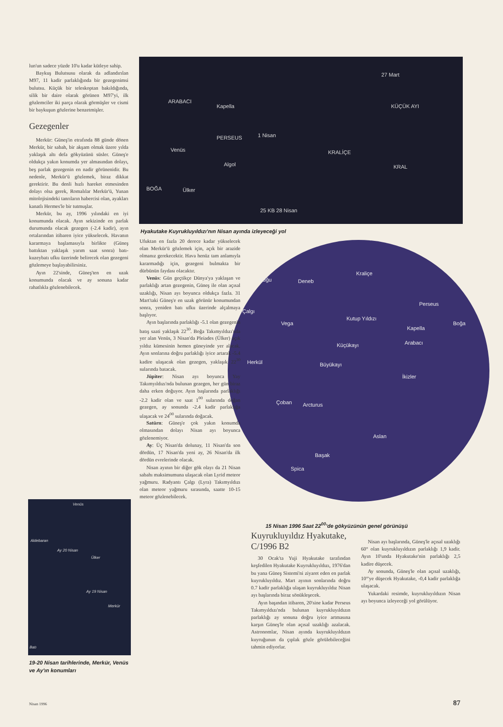lun'un sadece yüzde 10'u kadar kütleye sahip.
Baykuş Bulutsusu olarak da adlandırılan M97, 11 kadir parlaklığında bir gezegenimsi bulutsu. Küçük bir teleskoptan bakıldığında, silik bir daire olarak görünen M97'yi, ilk gözlemciler iki parça olarak görmüşler ve cismi bir baykuşun gözlerine benzetmişler.
Gezegenler
Merkür: Güneş'in etrafında 88 günde dönen Merkür, bir sabah, bir akşam olmak üzere yılda yaklaşık altı defa gökyüzünü süsler. Güneş'e oldukça yakın konumda yer almasından dolayı, beş parlak gezegenin en nadir görünenidir. Bu nedenle, Merkür'ü gözlemek, biraz dikkat gerektirir. Bu denli hızlı hareket etmesinden dolayı olsa gerek, Romalılar Merkür'ü, Yunan mitolojisindeki tanrıların habercisi olan, ayakları kanatlı Hermes'le bir tutmuşlar.
Merkür, bu ay, 1996 yılındaki en iyi konumunda olacak. Ayın sekizinde en parlak durumunda olacak gezegen (-2.4 kadir), ayın ortalarından itibaren iyice yükselecek. Havanın kararmaya başlamasıyla birlikte (Güneş battıktan yaklaşık yarım saat sonra) batı-kuzeybatı ufku üzerinde belirecek olan gezegeni gözlemeye başlayabilirsiniz.
Ayın 22'sinde, Güneş'ten en uzak konumunda olacak ve ay sonuna kadar rahatlıkla gözlenebilecek.
ARABACI
Kapella
PERSEUS 1 Nisan
Venüs
Algol
BOĞA Ülker
27 Mart
KÜÇÜK AYI
KRALİÇE
KRAL
25 KB 28 Nisan
Hyakutake Kuyrukluyıldızı'nın Nisan ayında izleyeceği yol
Kuğu Deneb
Kraliçe
Çalgı
Vega
Kutup Yıldızı
Perseus
Boğa
Kapella
Arabacı Küçükayı
Herkül Büyükayı
İkizler
Çoban Arcturus
Aslan
Başak
Spica
15 Nisan 1996 Saat 22<sup>00</sup>'de gökyüzünün genel görünüşü
Ufuktan en fazla 20 derece kadar yükselecek olan Merkür'ü gözlemek için, açık bir arazide olmanız gerekecektir. Hava henüz tam anlamıyla kararmadığı için, gezegeni bulmakta bir dürbünün faydası olacaktır.
Venüs: Gün geçtikçe Dünya'ya yaklaşan ve parlaklığı artan gezegenin, Güneş ile olan açısal uzaklığı, Nisan ayı boyunca oldukça fazla. 31 Mart'taki Güneş'e en uzak görünür konumundan sonra, yeniden batı ufku üzerinde alçalmaya başlıyor.
Ayın başlarında parlaklığı -5.1 olan gezegenin batış saati yaklaşık 22<sup>30</sup>. Boğa Takımyıldızı'nda yer alan Venüs, 3 Nisan'da Pleiades (Ülker) açık yıldız kümesinin hemen güneyinde yer alacak. Ayın sonlarına doğru parlaklığı iyice artarak -5.4 kadire ulaşacak olan gezegen, yaklaşık 22<sup>30</sup> sularında batacak.
Jüpiter: Nisan ayı boyunca Yay Takımyıldızı'nda bulunan gezegen, her gün biraz daha erken doğuyor. Ayın başlarında parlaklığı -2.2 kadir olan ve saat 1<sup>00</sup> sularında doğan gezegen, ay sonunda -2.4 kadir parlaklığa ulaşacak ve 24<sup>00</sup> sularında doğacak.
Satürn: Güneş'e çok yakın konumda olmasından dolayı Nisan ayı boyunca gözlenemiyor.
Ay: Üç Nisan'da dolunay, 11 Nisan'da son dördün, 17 Nisan'da yeni ay, 26 Nisan'da ilk dördün evrelerinde olacak.
Nisan ayının bir diğer gök olayı da 21 Nisan sabahı maksimumuna ulaşacak olan Lyrid meteor yağmuru. Radyantı Çalgı (Lyra) Takımyıldızı olan meteor yağmuru sırasında, saatte 10-15 meteor gözlenebilecek.
Kuyrukluyıldız Hyakutake, C/1996 B2
30 Ocak'ta Yuji Hyakutake tarafından keşfedilen Hyakutake Kuyrukluyıldızı, 1976'dan bu yana Güneş Sistemi'ni ziyaret eden en parlak kuyrukluyıldız. Mart ayının sonlarında doğru 0.7 kadir parlaklığa ulaşan kuyrukluyıldız Nisan ayı başlarında biraz sönükleşecek.
Ayın başından itibaren, 20'sine kadar Perseus Takımyıldızı'nda bulunan kuyrukluyıldızın parlaklığı ay sonuna doğru iyice artmasına karşın Güneş'le olan açısal uzaklığı azalacak. Astronomlar, Nisan ayında kuyrukluyıldızın kuyruğunun da çıplak gözle görülebileceğini tahmin ediyorlar.
Nisan ayı başlarında, Güneş'le açısal uzaklığı 60° olan kuyrukluyıldızın parlaklığı 1,9 kadir. Ayın 10'unda Hyakutake'nin parlaklığı 2,5 kadire düşecek.
Ay sonunda, Güneş'le olan açısal uzaklığı, 10°'ye düşecek Hyakutake, -0,4 kadir parlaklığa ulaşacak.
Yukardaki resimde, kuyrukluyıldızın Nisan ayı boyunca izleyeceği yol görülüyor.
Venüs
Aldebaran
Ay 20 Nisan
Ülker
Ay 19 Nisan
Merkür
Batı
19-20 Nisan tarihlerinde, Merkür, Venüs ve Ay'ın konumları
Nisan 1996 87